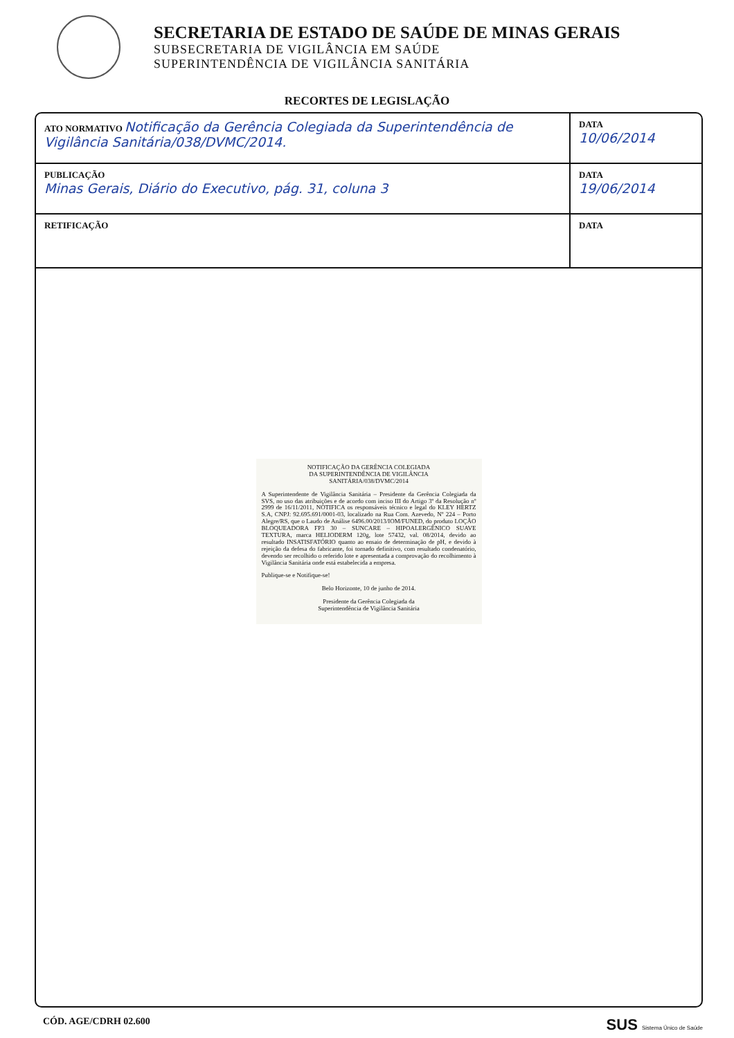SECRETARIA DE ESTADO DE SAÚDE DE MINAS GERAIS
SUBSECRETARIA DE VIGILÂNCIA EM SAÚDE
SUPERINTENDÊNCIA DE VIGILÂNCIA SANITÁRIA
RECORTES DE LEGISLAÇÃO
| ATO NORMATIVO Notificação da Gerência Colegiada da Superintendência de Vigilância Sanitária/038/DVMC/2014. | DATA 10/06/2014 |
| PUBLICAÇÃO Minas Gerais, Diário do Executivo, pág. 31, coluna 3 | DATA 19/06/2014 |
| RETIFICAÇÃO | DATA |
NOTIFICAÇÃO DA GERÊNCIA COLEGIADA
DA SUPERINTENDÊNCIA DE VIGILÂNCIA
SANITÁRIA/038/DVMC/2014
A Superintendente de Vigilância Sanitária – Presidente da Gerência Colegiada da SVS, no uso das atribuições e de acordo com inciso III do Artigo 3º da Resolução nº 2999 de 16/11/2011, NOTIFICA os responsáveis técnico e legal do KLEY HERTZ S.A, CNPJ: 92.695.691/0001-03, localizado na Rua Com. Azevedo, Nº 224 – Porto Alegre/RS, que o Laudo de Análise 6496.00/2013/IOM/FUNED, do produto LOÇÃO BLOQUEADORA FP3 30 – SUNCARE – HIPOALERGÊNICO SUAVE TEXTURA, marca HELIODERM 120g, lote 57432, val. 08/2014, devido ao resultado INSATISFATÓRIO quanto ao ensaio de determinação de pH, e devido à rejeição da defesa do fabricante, foi tornado definitivo, com resultado condenatório, devendo ser recolhido o referido lote e apresentada a comprovação do recolhimento à Vigilância Sanitária onde está estabelecida a empresa.
Publique-se e Notifique-se!
Belo Horizonte, 10 de junho de 2014.
Presidente da Gerência Colegiada da
Superintendência de Vigilância Sanitária
CÓD. AGE/CDRH 02.600 SUS Sistema Único de Saúde